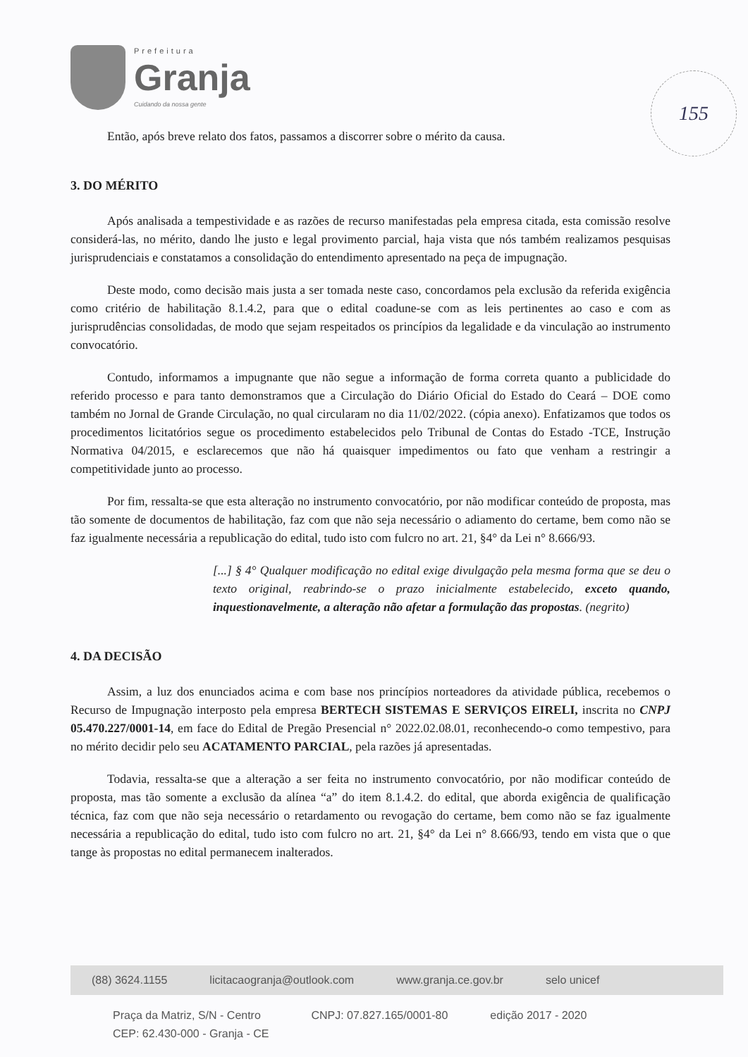Prefeitura
Granja
Cuidando da nossa gente
155
Então, após breve relato dos fatos, passamos a discorrer sobre o mérito da causa.
3. DO MÉRITO
Após analisada a tempestividade e as razões de recurso manifestadas pela empresa citada, esta comissão resolve considerá-las, no mérito, dando lhe justo e legal provimento parcial, haja vista que nós também realizamos pesquisas jurisprudenciais e constatamos a consolidação do entendimento apresentado na peça de impugnação.
Deste modo, como decisão mais justa a ser tomada neste caso, concordamos pela exclusão da referida exigência como critério de habilitação 8.1.4.2, para que o edital coadune-se com as leis pertinentes ao caso e com as jurisprudências consolidadas, de modo que sejam respeitados os princípios da legalidade e da vinculação ao instrumento convocatório.
Contudo, informamos a impugnante que não segue a informação de forma correta quanto a publicidade do referido processo e para tanto demonstramos que a Circulação do Diário Oficial do Estado do Ceará – DOE como também no Jornal de Grande Circulação, no qual circularam no dia 11/02/2022. (cópia anexo). Enfatizamos que todos os procedimentos licitatórios segue os procedimento estabelecidos pelo Tribunal de Contas do Estado -TCE, Instrução Normativa 04/2015, e esclarecemos que não há quaisquer impedimentos ou fato que venham a restringir a competitividade junto ao processo.
Por fim, ressalta-se que esta alteração no instrumento convocatório, por não modificar conteúdo de proposta, mas tão somente de documentos de habilitação, faz com que não seja necessário o adiamento do certame, bem como não se faz igualmente necessária a republicação do edital, tudo isto com fulcro no art. 21, §4° da Lei n° 8.666/93.
[...] § 4° Qualquer modificação no edital exige divulgação pela mesma forma que se deu o texto original, reabrindo-se o prazo inicialmente estabelecido, exceto quando, inquestionavelmente, a alteração não afetar a formulação das propostas. (negrito)
4. DA DECISÃO
Assim, a luz dos enunciados acima e com base nos princípios norteadores da atividade pública, recebemos o Recurso de Impugnação interposto pela empresa BERTECH SISTEMAS E SERVIÇOS EIRELI, inscrita no CNPJ 05.470.227/0001-14, em face do Edital de Pregão Presencial n° 2022.02.08.01, reconhecendo-o como tempestivo, para no mérito decidir pelo seu ACATAMENTO PARCIAL, pela razões já apresentadas.
Todavia, ressalta-se que a alteração a ser feita no instrumento convocatório, por não modificar conteúdo de proposta, mas tão somente a exclusão da alínea “a” do item 8.1.4.2. do edital, que aborda exigência de qualificação técnica, faz com que não seja necessário o retardamento ou revogação do certame, bem como não se faz igualmente necessária a republicação do edital, tudo isto com fulcro no art. 21, §4° da Lei n° 8.666/93, tendo em vista que o que tange às propostas no edital permanecem inalterados.
(88) 3624.1155 licitacaogranja@outlook.com www.granja.ce.gov.br selo unicef
Praça da Matriz, S/N - Centro
CEP: 62.430-000 - Granja - CE CNPJ: 07.827.165/0001-80 edição 2017 - 2020